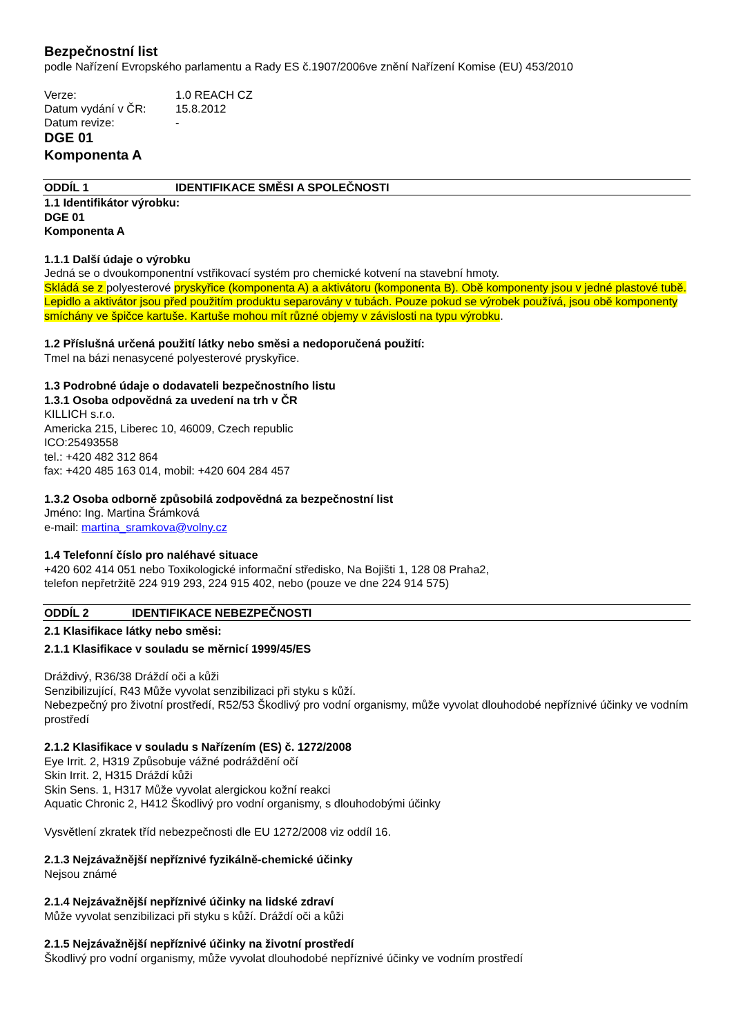Bezpečnostní list
podle Nařízení Evropského parlamentu a Rady ES č.1907/2006ve znění Nařízení Komise (EU) 453/2010
| Verze: | 1.0 REACH CZ |
| Datum vydání v ČR: | 15.8.2012 |
| Datum revize: | - |
DGE 01
Komponenta A
ODDÍL 1 IDENTIFIKACE SMĚSI A SPOLEČNOSTI
1.1 Identifikátor výrobku:
DGE 01
Komponenta A
1.1.1 Další údaje o výrobku
Jedná se o dvoukomponentní vstřikovací systém pro chemické kotvení na stavební hmoty.
Skládá se z polyesterové pryskyřice (komponenta A) a aktivátoru (komponenta B). Obě komponenty jsou v jedné plastové tubě. Lepidlo a aktivátor jsou před použitím produktu separovány v tubách. Pouze pokud se výrobek používá, jsou obě komponenty smíchány ve špičce kartuše. Kartuše mohou mít různé objemy v závislosti na typu výrobku.
1.2 Příslušná určená použití látky nebo směsi a nedoporučená použití:
Tmel na bázi nenasycené polyesterové pryskyřice.
1.3 Podrobné údaje o dodavateli bezpečnostního listu
1.3.1 Osoba odpovědná za uvedení na trh v ČR
KILLICH s.r.o.
Americka 215, Liberec 10, 46009, Czech republic
ICO:25493558
tel.: +420 482 312 864
fax: +420 485 163 014, mobil: +420 604 284 457
1.3.2 Osoba odborně způsobilá zodpovědná za bezpečnostní list
Jméno: Ing. Martina Šrámková
e-mail: martina_sramkova@volny.cz
1.4 Telefonní číslo pro naléhavé situace
+420 602 414 051 nebo Toxikologické informační středisko, Na Bojišti 1, 128 08 Praha2,
telefon nepřetržitě 224 919 293, 224 915 402, nebo (pouze ve dne 224 914 575)
ODDÍL 2 IDENTIFIKACE NEBEZPEČNOSTI
2.1 Klasifikace látky nebo směsi:
2.1.1 Klasifikace v souladu se měrnicí 1999/45/ES
Dráždivý, R36/38 Dráždí oči a kůži
Senzibilizující, R43 Může vyvolat senzibilizaci při styku s kůží.
Nebezpečný pro životní prostředí, R52/53 Škodlivý pro vodní organismy, může vyvolat dlouhodobé nepříznivé účinky ve vodním prostředí
2.1.2 Klasifikace v souladu s Nařízením (ES) č. 1272/2008
Eye Irrit. 2, H319 Způsobuje vážné podráždění očí
Skin Irrit. 2, H315 Dráždí kůži
Skin Sens. 1, H317 Může vyvolat alergickou kožní reakci
Aquatic Chronic 2, H412 Škodlivý pro vodní organismy, s dlouhodobými účinky
Vysvětlení zkratek tříd nebezpečnosti dle EU 1272/2008 viz oddíl 16.
2.1.3 Nejzávažnější nepříznivé fyzikálně-chemické účinky
Nejsou známé
2.1.4 Nejzávažnější nepříznivé účinky na lidské zdraví
Může vyvolat senzibilizaci při styku s kůží. Dráždí oči a kůži
2.1.5 Nejzávažnější nepříznivé účinky na životní prostředí
Škodlivý pro vodní organismy, může vyvolat dlouhodobé nepříznivé účinky ve vodním prostředí